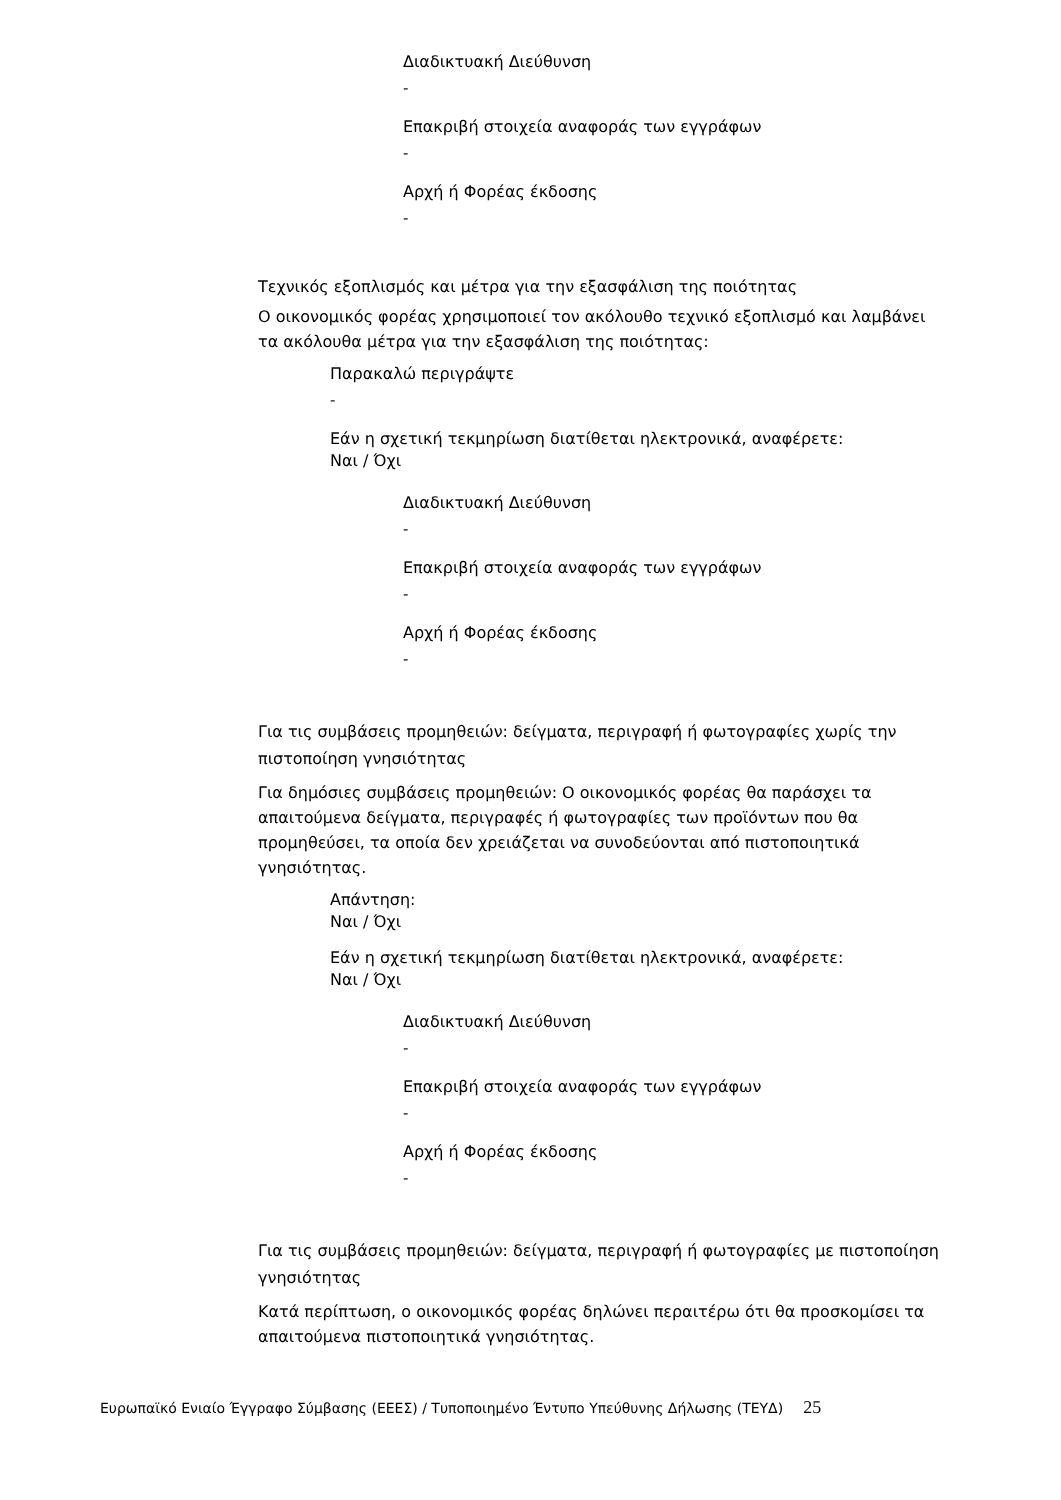Διαδικτυακή Διεύθυνση
-
Επακριβή στοιχεία αναφοράς των εγγράφων
-
Αρχή ή Φορέας έκδοσης
-
Τεχνικός εξοπλισμός και μέτρα για την εξασφάλιση της ποιότητας
Ο οικονομικός φορέας χρησιμοποιεί τον ακόλουθο τεχνικό εξοπλισμό και λαμβάνει τα ακόλουθα μέτρα για την εξασφάλιση της ποιότητας:
Παρακαλώ περιγράψτε
-
Εάν η σχετική τεκμηρίωση διατίθεται ηλεκτρονικά, αναφέρετε:
Ναι / Όχι
Διαδικτυακή Διεύθυνση
-
Επακριβή στοιχεία αναφοράς των εγγράφων
-
Αρχή ή Φορέας έκδοσης
-
Για τις συμβάσεις προμηθειών: δείγματα, περιγραφή ή φωτογραφίες χωρίς την πιστοποίηση γνησιότητας
Για δημόσιες συμβάσεις προμηθειών: Ο οικονομικός φορέας θα παράσχει τα απαιτούμενα δείγματα, περιγραφές ή φωτογραφίες των προϊόντων που θα προμηθεύσει, τα οποία δεν χρειάζεται να συνοδεύονται από πιστοποιητικά γνησιότητας.
Απάντηση:
Ναι / Όχι
Εάν η σχετική τεκμηρίωση διατίθεται ηλεκτρονικά, αναφέρετε:
Ναι / Όχι
Διαδικτυακή Διεύθυνση
-
Επακριβή στοιχεία αναφοράς των εγγράφων
-
Αρχή ή Φορέας έκδοσης
-
Για τις συμβάσεις προμηθειών: δείγματα, περιγραφή ή φωτογραφίες με πιστοποίηση γνησιότητας
Κατά περίπτωση, ο οικονομικός φορέας δηλώνει περαιτέρω ότι θα προσκομίσει τα απαιτούμενα πιστοποιητικά γνησιότητας.
Ευρωπαϊκό Ενιαίο Έγγραφο Σύμβασης (ΕΕΕΣ) / Τυποποιημένο Έντυπο Υπεύθυνης Δήλωσης (ΤΕΥΔ) 25